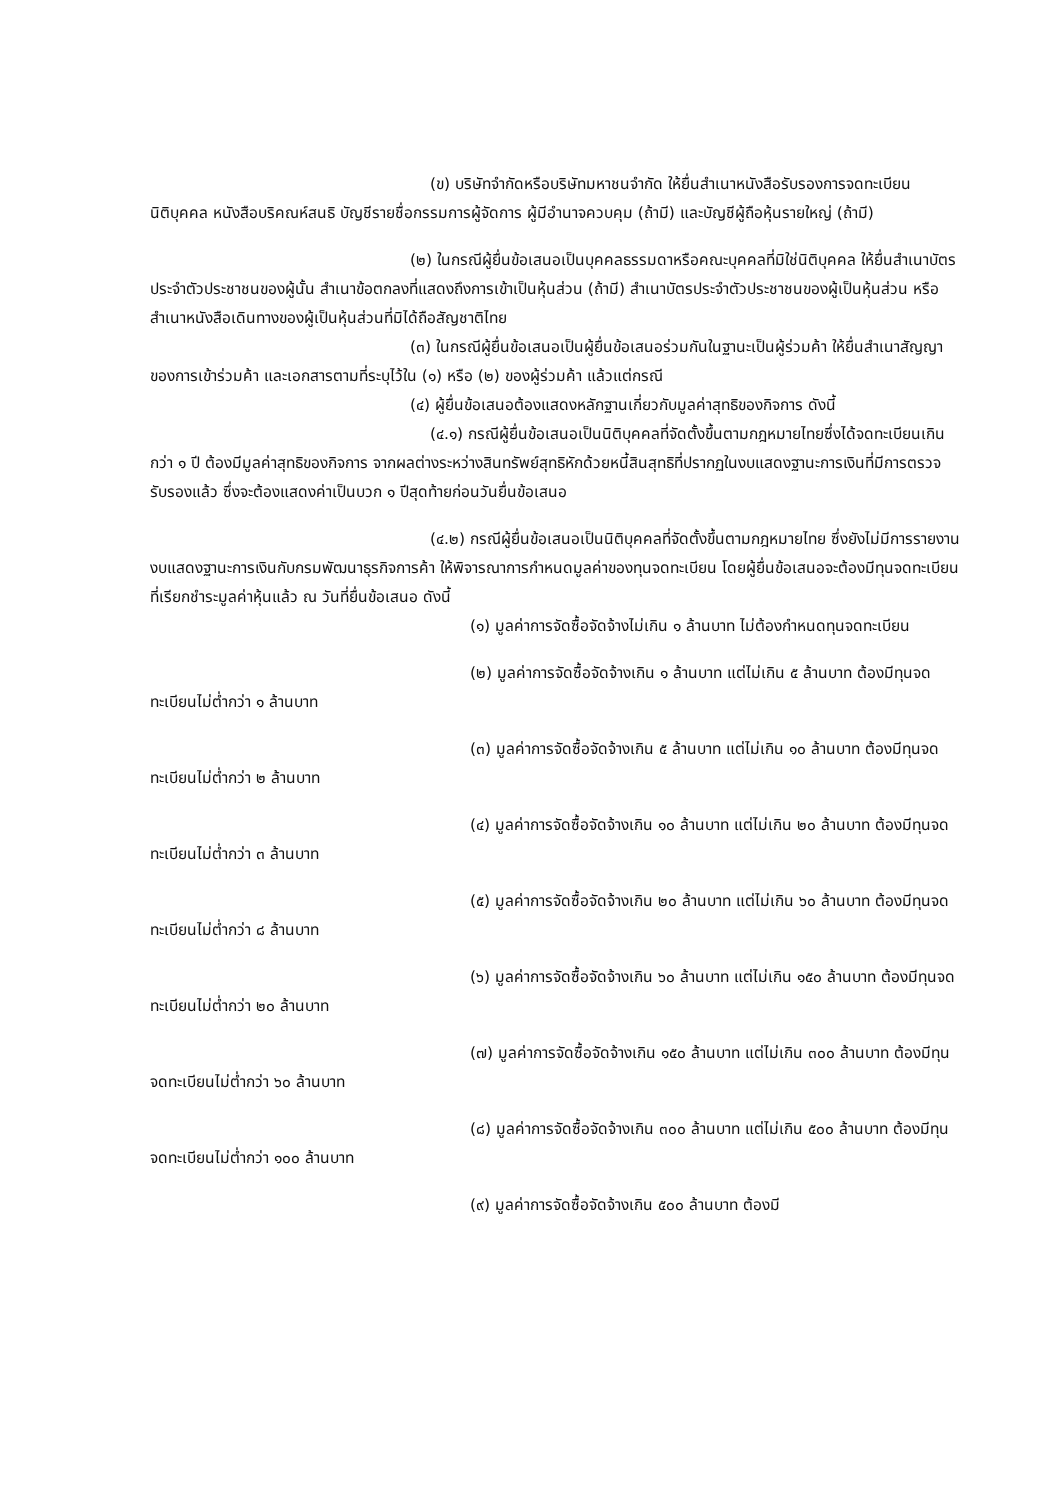(ข) บริษัทจำกัดหรือบริษัทมหาชนจำกัด ให้ยื่นสำเนาหนังสือรับรองการจดทะเบียนนิติบุคคล หนังสือบริคณห์สนธิ บัญชีรายชื่อกรรมการผู้จัดการ ผู้มีอำนาจควบคุม (ถ้ามี) และบัญชีผู้ถือหุ้นรายใหญ่ (ถ้ามี)
(๒) ในกรณีผู้ยื่นข้อเสนอเป็นบุคคลธรรมดาหรือคณะบุคคลที่มิใช่นิติบุคคล ให้ยื่นสำเนาบัตรประจำตัวประชาชนของผู้นั้น สำเนาข้อตกลงที่แสดงถึงการเข้าเป็นหุ้นส่วน (ถ้ามี) สำเนาบัตรประจำตัวประชาชนของผู้เป็นหุ้นส่วน หรือสำเนาหนังสือเดินทางของผู้เป็นหุ้นส่วนที่มิได้ถือสัญชาติไทย
(๓) ในกรณีผู้ยื่นข้อเสนอเป็นผู้ยื่นข้อเสนอร่วมกันในฐานะเป็นผู้ร่วมค้า ให้ยื่นสำเนาสัญญาของการเข้าร่วมค้า และเอกสารตามที่ระบุไว้ใน (๑) หรือ (๒) ของผู้ร่วมค้า แล้วแต่กรณี
(๔) ผู้ยื่นข้อเสนอต้องแสดงหลักฐานเกี่ยวกับมูลค่าสุทธิของกิจการ ดังนี้
(๔.๑) กรณีผู้ยื่นข้อเสนอเป็นนิติบุคคลที่จัดตั้งขึ้นตามกฎหมายไทยซึ่งได้จดทะเบียนเกินกว่า ๑ ปี ต้องมีมูลค่าสุทธิของกิจการ จากผลต่างระหว่างสินทรัพย์สุทธิหักด้วยหนี้สินสุทธิที่ปรากฏในงบแสดงฐานะการเงินที่มีการตรวจรับรองแล้ว ซึ่งจะต้องแสดงค่าเป็นบวก ๑ ปีสุดท้ายก่อนวันยื่นข้อเสนอ
(๔.๒) กรณีผู้ยื่นข้อเสนอเป็นนิติบุคคลที่จัดตั้งขึ้นตามกฎหมายไทย ซึ่งยังไม่มีการรายงานงบแสดงฐานะการเงินกับกรมพัฒนาธุรกิจการค้า ให้พิจารณาการกำหนดมูลค่าของทุนจดทะเบียน โดยผู้ยื่นข้อเสนอจะต้องมีทุนจดทะเบียนที่เรียกชำระมูลค่าหุ้นแล้ว ณ วันที่ยื่นข้อเสนอ ดังนี้
(๑) มูลค่าการจัดซื้อจัดจ้างไม่เกิน ๑ ล้านบาท ไม่ต้องกำหนดทุนจดทะเบียน
(๒) มูลค่าการจัดซื้อจัดจ้างเกิน ๑ ล้านบาท แต่ไม่เกิน ๕ ล้านบาท ต้องมีทุนจดทะเบียนไม่ต่ำกว่า ๑ ล้านบาท
(๓) มูลค่าการจัดซื้อจัดจ้างเกิน ๕ ล้านบาท แต่ไม่เกิน ๑๐ ล้านบาท ต้องมีทุนจดทะเบียนไม่ต่ำกว่า ๒ ล้านบาท
(๔) มูลค่าการจัดซื้อจัดจ้างเกิน ๑๐ ล้านบาท แต่ไม่เกิน ๒๐ ล้านบาท ต้องมีทุนจดทะเบียนไม่ต่ำกว่า ๓ ล้านบาท
(๕) มูลค่าการจัดซื้อจัดจ้างเกิน ๒๐ ล้านบาท แต่ไม่เกิน ๖๐ ล้านบาท ต้องมีทุนจดทะเบียนไม่ต่ำกว่า ๘ ล้านบาท
(๖) มูลค่าการจัดซื้อจัดจ้างเกิน ๖๐ ล้านบาท แต่ไม่เกิน ๑๕๐ ล้านบาท ต้องมีทุนจดทะเบียนไม่ต่ำกว่า ๒๐ ล้านบาท
(๗) มูลค่าการจัดซื้อจัดจ้างเกิน ๑๕๐ ล้านบาท แต่ไม่เกิน ๓๐๐ ล้านบาท ต้องมีทุนจดทะเบียนไม่ต่ำกว่า ๖๐ ล้านบาท
(๘) มูลค่าการจัดซื้อจัดจ้างเกิน ๓๐๐ ล้านบาท แต่ไม่เกิน ๕๐๐ ล้านบาท ต้องมีทุนจดทะเบียนไม่ต่ำกว่า ๑๐๐ ล้านบาท
(๙) มูลค่าการจัดซื้อจัดจ้างเกิน ๕๐๐ ล้านบาท ต้องมี